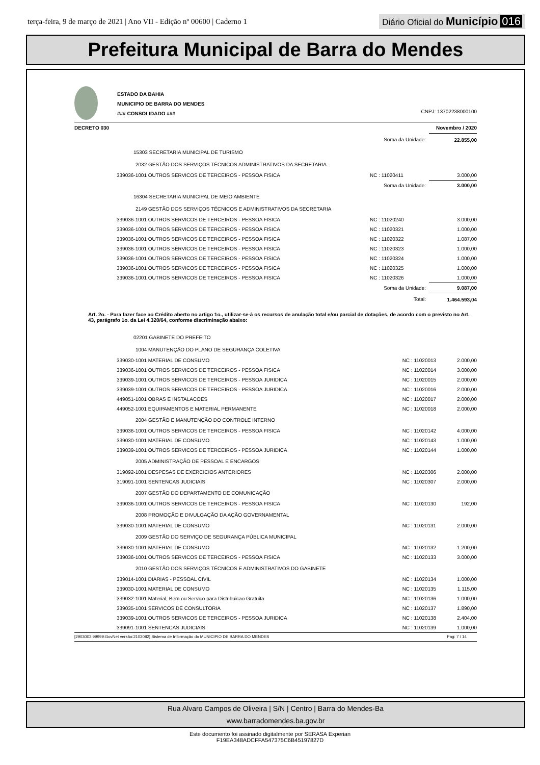terça-feira, 9 de março de 2021 | Ano VII - Edição nº 00600 | Caderno 1
Diário Oficial do Município 016
Prefeitura Municipal de Barra do Mendes
ESTADO DA BAHIA
MUNICIPIO DE BARRA DO MENDES
### CONSOLIDADO ### CNPJ: 13702238000100
DECRETO 030 Novembro / 2020
| | Soma da Unidade: | 22.855,00 |
| 15303 SECRETARIA MUNICIPAL DE TURISMO | | |
| 2032 GESTÃO DOS SERVIÇOS TÉCNICOS ADMINISTRATIVOS DA SECRETARIA | | |
| 339036-1001 OUTROS SERVICOS DE TERCEIROS - PESSOA FISICA | NC : 11020411 | 3.000,00 |
| | Soma da Unidade: | 3.000,00 |
| 16304 SECRETARIA MUNICIPAL DE MEIO AMBIENTE | | |
| 2149 GESTÃO DOS SERVIÇOS TÉCNICOS E ADMINISTRATIVOS DA SECRETARIA | | |
| 339036-1001 OUTROS SERVICOS DE TERCEIROS - PESSOA FISICA | NC : 11020240 | 3.000,00 |
| 339036-1001 OUTROS SERVICOS DE TERCEIROS - PESSOA FISICA | NC : 11020321 | 1.000,00 |
| 339036-1001 OUTROS SERVICOS DE TERCEIROS - PESSOA FISICA | NC : 11020322 | 1.087,00 |
| 339036-1001 OUTROS SERVICOS DE TERCEIROS - PESSOA FISICA | NC : 11020323 | 1.000,00 |
| 339036-1001 OUTROS SERVICOS DE TERCEIROS - PESSOA FISICA | NC : 11020324 | 1.000,00 |
| 339036-1001 OUTROS SERVICOS DE TERCEIROS - PESSOA FISICA | NC : 11020325 | 1.000,00 |
| 339036-1001 OUTROS SERVICOS DE TERCEIROS - PESSOA FISICA | NC : 11020326 | 1.000,00 |
| | Soma da Unidade: | 9.087,00 |
| | Total: | 1.464.593,04 |
Art. 2o. - Para fazer face ao Crédito aberto no artigo 1o., utilizar-se-á os recursos de anulação total e/ou parcial de dotações, de acordo com o previsto no Art. 43, parágrafo 1o. da Lei 4.320/64, conforme discriminação abaixo:
| 02201 GABINETE DO PREFEITO | | |
| 1004 MANUTENÇÃO DO PLANO DE SEGURANÇA COLETIVA | | |
| 339030-1001 MATERIAL DE CONSUMO | NC : 11020013 | 2.000,00 |
| 339036-1001 OUTROS SERVICOS DE TERCEIROS - PESSOA FISICA | NC : 11020014 | 3.000,00 |
| 339039-1001 OUTROS SERVICOS DE TERCEIROS - PESSOA JURIDICA | NC : 11020015 | 2.000,00 |
| 339039-1001 OUTROS SERVICOS DE TERCEIROS - PESSOA JURIDICA | NC : 11020016 | 2.000,00 |
| 449051-1001 OBRAS E INSTALACOES | NC : 11020017 | 2.000,00 |
| 449052-1001 EQUIPAMENTOS E MATERIAL PERMANENTE | NC : 11020018 | 2.000,00 |
| 2004 GESTÃO E MANUTENÇÃO DO CONTROLE INTERNO | | |
| 339036-1001 OUTROS SERVICOS DE TERCEIROS - PESSOA FISICA | NC : 11020142 | 4.000,00 |
| 339030-1001 MATERIAL DE CONSUMO | NC : 11020143 | 1.000,00 |
| 339039-1001 OUTROS SERVICOS DE TERCEIROS - PESSOA JURIDICA | NC : 11020144 | 1.000,00 |
| 2005 ADMINISTRAÇÃO DE PESSOAL E ENCARGOS | | |
| 319092-1001 DESPESAS DE EXERCICIOS ANTERIORES | NC : 11020306 | 2.000,00 |
| 319091-1001 SENTENCAS JUDICIAIS | NC : 11020307 | 2.000,00 |
| 2007 GESTÃO DO DEPARTAMENTO DE COMUNICAÇÃO | | |
| 339036-1001 OUTROS SERVICOS DE TERCEIROS - PESSOA FISICA | NC : 11020130 | 192,00 |
| 2008 PROMOÇÃO E DIVULGAÇÃO DA AÇÃO GOVERNAMENTAL | | |
| 339030-1001 MATERIAL DE CONSUMO | NC : 11020131 | 2.000,00 |
| 2009 GESTÃO DO SERVIÇO DE SEGURANÇA PÚBLICA MUNICIPAL | | |
| 339030-1001 MATERIAL DE CONSUMO | NC : 11020132 | 1.200,00 |
| 339036-1001 OUTROS SERVICOS DE TERCEIROS - PESSOA FISICA | NC : 11020133 | 3.000,00 |
| 2010 GESTÃO DOS SERVIÇOS TÉCNICOS E ADMINISTRATIVOS DO GABINETE | | |
| 339014-1001 DIARIAS - PESSOAL CIVIL | NC : 11020134 | 1.000,00 |
| 339030-1001 MATERIAL DE CONSUMO | NC : 11020135 | 1.115,00 |
| 339032-1001 Material, Bem ou Servico para Distribuicao Gratuita | NC : 11020136 | 1.000,00 |
| 339035-1001 SERVICOS DE CONSULTORIA | NC : 11020137 | 1.890,00 |
| 339039-1001 OUTROS SERVICOS DE TERCEIROS - PESSOA JURIDICA | NC : 11020138 | 2.404,00 |
| 339091-1001 SENTENCAS JUDICIAIS | NC : 11020139 | 1.000,00 |
[2903003:99999:GovNet versão:2103082] Sistema de Informação do MUNICIPIO DE BARRA DO MENDES Pag: 7 / 14
Rua Alvaro Campos de Oliveira | S/N | Centro | Barra do Mendes-Ba
www.barradomendes.ba.gov.br
Este documento foi assinado digitalmente por SERASA Experian
F19EA348ADCFFA547375C6B45197827D